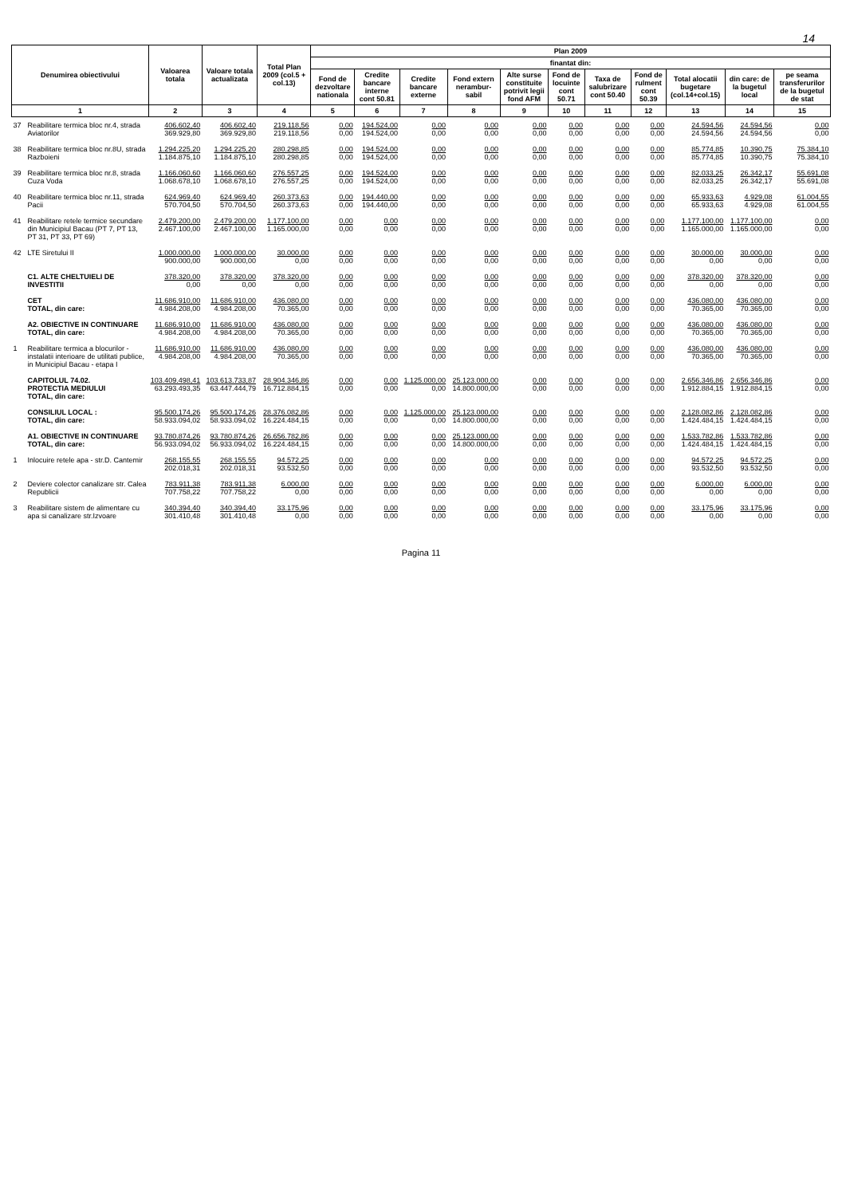14
| Denumirea obiectivului | | Valoarea totala | Valoare totala actualizata | Total Plan 2009 (col.5 + col.13) | Plan 2009 | | | | | | | | | | |
| --- | --- | --- | --- | --- | --- | --- | --- | --- | --- | --- | --- | --- | --- | --- | --- |
| | | | | | finantat din: | | | | | | | | | | |
| | | | | | Fond de dezvoltare nationala | Credite bancare interne cont 50.81 | Credite bancare externe | Fond extern nerambur-sabil | Alte surse constituite potrivit legii fond AFM | Fond de locuinte cont 50.71 | Taxa de salubrizare cont 50.40 | Fond de rulment cont 50.39 | Total alocatii bugetare (col.14+col.15) | din care: de la bugetul local | pe seama transferurilor de la bugetul de stat |
| 1 | | 2 | 3 | 4 | 5 | 6 | 7 | 8 | 9 | 10 | 11 | 12 | 13 | 14 | 15 |
| 37 | Reabilitare termica bloc nr.4, strada Aviatorilor | 406.602,40 369.929,80 | 406.602,40 369.929,80 | 219.118,56 219.118,56 | 0,00 0,00 | 194.524,00 194.524,00 | 0,00 0,00 | 0,00 0,00 | 0,00 0,00 | 0,00 0,00 | 0,00 0,00 | 0,00 0,00 | 24.594,56 24.594,56 | 24.594,56 24.594,56 | 0,00 0,00 |
| 38 | Reabilitare termica bloc nr.8U, strada Razboieni | 1.294.225,20 1.184.875,10 | 1.294.225,20 1.184.875,10 | 280.298,85 280.298,85 | 0,00 0,00 | 194.524,00 194.524,00 | 0,00 0,00 | 0,00 0,00 | 0,00 0,00 | 0,00 0,00 | 0,00 0,00 | 0,00 0,00 | 85.774,85 85.774,85 | 10.390,75 10.390,75 | 75.384,10 75.384,10 |
| 39 | Reabilitare termica bloc nr.8, strada Cuza Voda | 1.166.060,60 1.068.678,10 | 1.166.060,60 1.068.678,10 | 276.557,25 276.557,25 | 0,00 0,00 | 194.524,00 194.524,00 | 0,00 0,00 | 0,00 0,00 | 0,00 0,00 | 0,00 0,00 | 0,00 0,00 | 0,00 0,00 | 82.033,25 82.033,25 | 26.342,17 26.342,17 | 55.691,08 55.691,08 |
| 40 | Reabilitare termica bloc nr.11, strada Pacii | 624.969,40 570.704,50 | 624.969,40 570.704,50 | 260.373,63 260.373,63 | 0,00 0,00 | 194.440,00 194.440,00 | 0,00 0,00 | 0,00 0,00 | 0,00 0,00 | 0,00 0,00 | 0,00 0,00 | 0,00 0,00 | 65.933,63 65.933,63 | 4.929,08 4.929,08 | 61.004,55 61.004,55 |
| 41 | Reabilitare retele termice secundare din Municipiul Bacau (PT 7, PT 13, PT 31, PT 33, PT 69) | 2.479.200,00 2.467.100,00 | 2.479.200,00 2.467.100,00 | 1.177.100,00 1.165.000,00 | 0,00 0,00 | 0,00 0,00 | 0,00 0,00 | 0,00 0,00 | 0,00 0,00 | 0,00 0,00 | 0,00 0,00 | 0,00 0,00 | 1.177.100,00 1.165.000,00 | 1.177.100,00 1.165.000,00 | 0,00 0,00 |
| 42 | LTE Siretului II | 1.000.000,00 900.000,00 | 1.000.000,00 900.000,00 | 30.000,00 0,00 | 0,00 0,00 | 0,00 0,00 | 0,00 0,00 | 0,00 0,00 | 0,00 0,00 | 0,00 0,00 | 0,00 0,00 | 0,00 0,00 | 30.000,00 0,00 | 30.000,00 0,00 | 0,00 0,00 |
| | C1. ALTE CHELTUIELI DE INVESTITII | 378.320,00 0,00 | 378.320,00 0,00 | 378.320,00 0,00 | 0,00 0,00 | 0,00 0,00 | 0,00 0,00 | 0,00 0,00 | 0,00 0,00 | 0,00 0,00 | 0,00 0,00 | 0,00 0,00 | 378.320,00 0,00 | 378.320,00 0,00 | 0,00 0,00 |
| | CET TOTAL, din care: | 11.686.910,00 4.984.208,00 | 11.686.910,00 4.984.208,00 | 436.080,00 70.365,00 | 0,00 0,00 | 0,00 0,00 | 0,00 0,00 | 0,00 0,00 | 0,00 0,00 | 0,00 0,00 | 0,00 0,00 | 0,00 0,00 | 436.080,00 70.365,00 | 436.080,00 70.365,00 | 0,00 0,00 |
| | A2. OBIECTIVE IN CONTINUARE TOTAL, din care: | 11.686.910,00 4.984.208,00 | 11.686.910,00 4.984.208,00 | 436.080,00 70.365,00 | 0,00 0,00 | 0,00 0,00 | 0,00 0,00 | 0,00 0,00 | 0,00 0,00 | 0,00 0,00 | 0,00 0,00 | 0,00 0,00 | 436.080,00 70.365,00 | 436.080,00 70.365,00 | 0,00 0,00 |
| 1 | Reabilitare termica a blocurilor - instalatii interioare de utilitati publice, in Municipiul Bacau - etapa I | 11.686.910,00 4.984.208,00 | 11.686.910,00 4.984.208,00 | 436.080,00 70.365,00 | 0,00 0,00 | 0,00 0,00 | 0,00 0,00 | 0,00 0,00 | 0,00 0,00 | 0,00 0,00 | 0,00 0,00 | 0,00 0,00 | 436.080,00 70.365,00 | 436.080,00 70.365,00 | 0,00 0,00 |
| | CAPITOLUL 74.02. PROTECTIA MEDIULUI TOTAL, din care: | 103.409.498,41 63.293.493,35 | 103.613.733,87 63.447.444,79 | 28.904.346,86 16.712.884,15 | 0,00 0,00 | 0,00 0,00 | 1.125.000,00 0,00 | 25.123.000,00 14.800.000,00 | 0,00 0,00 | 0,00 0,00 | 0,00 0,00 | 0,00 0,00 | 2.656.346,86 1.912.884,15 | 2.656.346,86 1.912.884,15 | 0,00 0,00 |
| | CONSILIUL LOCAL : TOTAL, din care: | 95.500.174,26 58.933.094,02 | 95.500.174,26 58.933.094,02 | 28.376.082,86 16.224.484,15 | 0,00 0,00 | 0,00 0,00 | 1.125.000,00 0,00 | 25.123.000,00 14.800.000,00 | 0,00 0,00 | 0,00 0,00 | 0,00 0,00 | 0,00 0,00 | 2.128.082,86 1.424.484,15 | 2.128.082,86 1.424.484,15 | 0,00 0,00 |
| | A1. OBIECTIVE IN CONTINUARE TOTAL, din care: | 93.780.874,26 56.933.094,02 | 93.780.874,26 56.933.094,02 | 26.656.782,86 16.224.484,15 | 0,00 0,00 | 0,00 0,00 | 0,00 0,00 | 25.123.000,00 14.800.000,00 | 0,00 0,00 | 0,00 0,00 | 0,00 0,00 | 0,00 0,00 | 1.533.782,86 1.424.484,15 | 1.533.782,86 1.424.484,15 | 0,00 0,00 |
| 1 | Inlocuire retele apa - str.D. Cantemir | 268.155,55 202.018,31 | 268.155,55 202.018,31 | 94.572,25 93.532,50 | 0,00 0,00 | 0,00 0,00 | 0,00 0,00 | 0,00 0,00 | 0,00 0,00 | 0,00 0,00 | 0,00 0,00 | 0,00 0,00 | 94.572,25 93.532,50 | 94.572,25 93.532,50 | 0,00 0,00 |
| 2 | Deviere colector canalizare str. Calea Republicii | 783.911,38 707.758,22 | 783.911,38 707.758,22 | 6.000,00 0,00 | 0,00 0,00 | 0,00 0,00 | 0,00 0,00 | 0,00 0,00 | 0,00 0,00 | 0,00 0,00 | 0,00 0,00 | 0,00 0,00 | 6.000,00 0,00 | 6.000,00 0,00 | 0,00 0,00 |
| 3 | Reabilitare sistem de alimentare cu apa si canalizare str.Izvoare | 340.394,40 301.410,48 | 340.394,40 301.410,48 | 33.175,96 0,00 | 0,00 0,00 | 0,00 0,00 | 0,00 0,00 | 0,00 0,00 | 0,00 0,00 | 0,00 0,00 | 0,00 0,00 | 0,00 0,00 | 33.175,96 0,00 | 33.175,96 0,00 | 0,00 0,00 |
Pagina 11